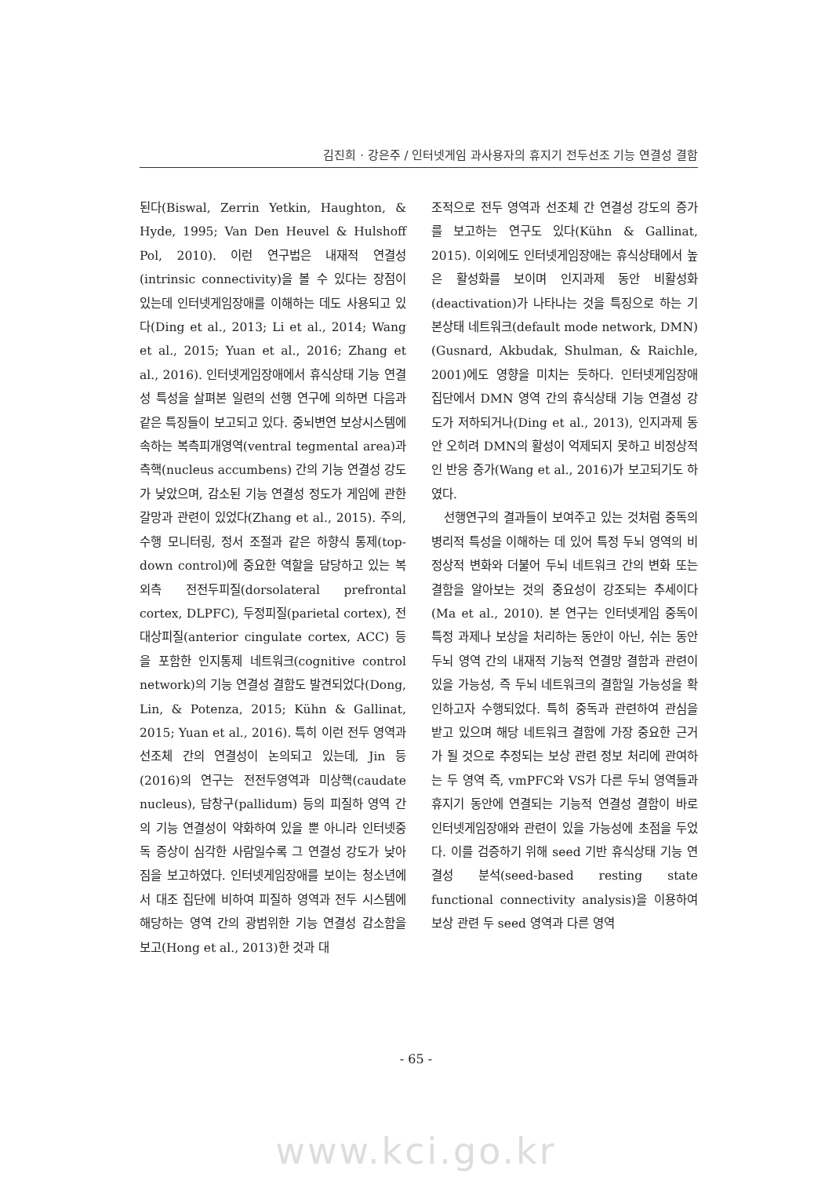김진희 · 강은주 / 인터넷게임 과사용자의 휴지기 전두선조 기능 연결성 결함
된다(Biswal, Zerrin Yetkin, Haughton, & Hyde, 1995; Van Den Heuvel & Hulshoff Pol, 2010). 이런 연구법은 내재적 연결성(intrinsic connectivity)을 볼 수 있다는 장점이 있는데 인터넷게임장애를 이해하는 데도 사용되고 있다(Ding et al., 2013; Li et al., 2014; Wang et al., 2015; Yuan et al., 2016; Zhang et al., 2016). 인터넷게임장애에서 휴식상태 기능 연결성 특성을 살펴본 일련의 선행 연구에 의하면 다음과 같은 특징들이 보고되고 있다. 중뇌변연 보상시스템에 속하는 복측피개영역(ventral tegmental area)과 측핵(nucleus accumbens) 간의 기능 연결성 강도가 낮았으며, 감소된 기능 연결성 정도가 게임에 관한 갈망과 관련이 있었다(Zhang et al., 2015). 주의, 수행 모니터링, 정서 조절과 같은 하향식 통제(top-down control)에 중요한 역할을 담당하고 있는 복외측 전전두피질(dorsolateral prefrontal cortex, DLPFC), 두정피질(parietal cortex), 전 대상피질(anterior cingulate cortex, ACC) 등을 포함한 인지통제 네트워크(cognitive control network)의 기능 연결성 결함도 발견되었다(Dong, Lin, & Potenza, 2015; Kühn & Gallinat, 2015; Yuan et al., 2016). 특히 이런 전두 영역과 선조체 간의 연결성이 논의되고 있는데, Jin 등(2016)의 연구는 전전두영역과 미상핵(caudate nucleus), 담창구(pallidum) 등의 피질하 영역 간의 기능 연결성이 약화하여 있을 뿐 아니라 인터넷중독 증상이 심각한 사람일수록 그 연결성 강도가 낮아짐을 보고하였다. 인터넷게임장애를 보이는 청소년에서 대조 집단에 비하여 피질하 영역과 전두 시스템에 해당하는 영역 간의 광범위한 기능 연결성 감소함을 보고(Hong et al., 2013)한 것과 대
조적으로 전두 영역과 선조체 간 연결성 강도의 증가를 보고하는 연구도 있다(Kühn & Gallinat, 2015). 이외에도 인터넷게임장애는 휴식상태에서 높은 활성화를 보이며 인지과제 동안 비활성화(deactivation)가 나타나는 것을 특징으로 하는 기본상태 네트워크(default mode network, DMN)(Gusnard, Akbudak, Shulman, & Raichle, 2001)에도 영향을 미치는 듯하다. 인터넷게임장애 집단에서 DMN 영역 간의 휴식상태 기능 연결성 강도가 저하되거나(Ding et al., 2013), 인지과제 동안 오히려 DMN의 활성이 억제되지 못하고 비정상적인 반응 증가(Wang et al., 2016)가 보고되기도 하였다.
선행연구의 결과들이 보여주고 있는 것처럼 중독의 병리적 특성을 이해하는 데 있어 특정 두뇌 영역의 비정상적 변화와 더불어 두뇌 네트워크 간의 변화 또는 결함을 알아보는 것의 중요성이 강조되는 추세이다(Ma et al., 2010). 본 연구는 인터넷게임 중독이 특정 과제나 보상을 처리하는 동안이 아닌, 쉬는 동안 두뇌 영역 간의 내재적 기능적 연결망 결함과 관련이 있을 가능성, 즉 두뇌 네트워크의 결함일 가능성을 확인하고자 수행되었다. 특히 중독과 관련하여 관심을 받고 있으며 해당 네트워크 결함에 가장 중요한 근거가 될 것으로 추정되는 보상 관련 정보 처리에 관여하는 두 영역 즉, vmPFC와 VS가 다른 두뇌 영역들과 휴지기 동안에 연결되는 기능적 연결성 결함이 바로 인터넷게임장애와 관련이 있을 가능성에 초점을 두었다. 이를 검증하기 위해 seed 기반 휴식상태 기능 연결성 분석(seed-based resting state functional connectivity analysis)을 이용하여 보상 관련 두 seed 영역과 다른 영역
- 65 -
www.kci.go.kr